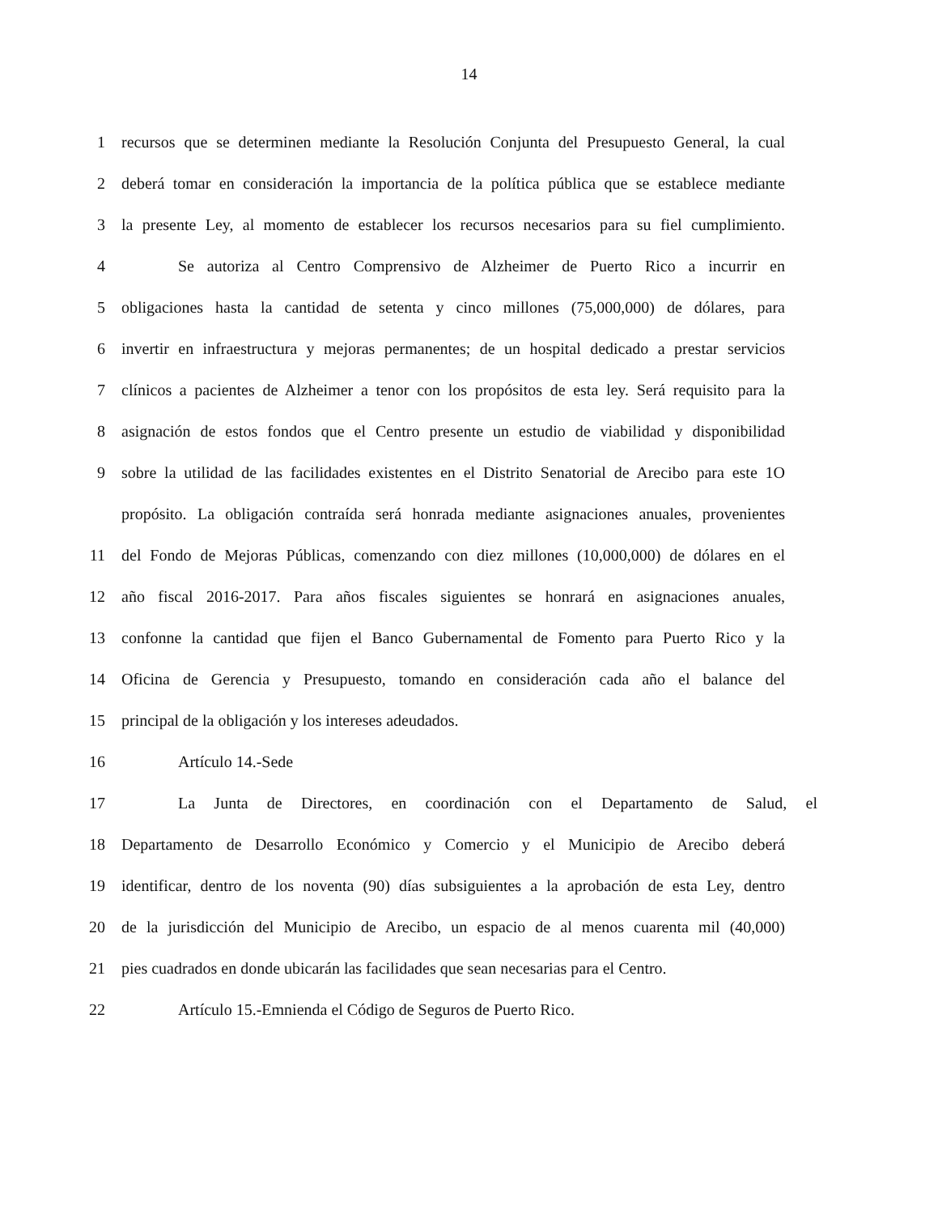14
1 recursos que se determinen mediante la Resolución Conjunta del Presupuesto General, la cual
2 deberá tomar en consideración la importancia de la política pública que se establece mediante
3 la presente Ley, al momento de establecer los recursos necesarios para su fiel cumplimiento.
4 Se autoriza al Centro Comprensivo de Alzheimer de Puerto Rico a incurrir en
5 obligaciones hasta la cantidad de setenta y cinco millones (75,000,000) de dólares, para
6 invertir en infraestructura y mejoras permanentes; de un hospital dedicado a prestar servicios
7 clínicos a pacientes de Alzheimer a tenor con los propósitos de esta ley. Será requisito para la
8 asignación de estos fondos que el Centro presente un estudio de viabilidad y disponibilidad
9 sobre la utilidad de las facilidades existentes en el Distrito Senatorial de Arecibo para este 1O
propósito. La obligación contraída será honrada mediante asignaciones anuales, provenientes
11 del Fondo de Mejoras Públicas, comenzando con diez millones (10,000,000) de dólares en el
12 año fiscal 2016-2017. Para años fiscales siguientes se honrará en asignaciones anuales,
13 confonne la cantidad que fijen el Banco Gubernamental de Fomento para Puerto Rico y la
14 Oficina de Gerencia y Presupuesto, tomando en consideración cada año el balance del
15 principal de la obligación y los intereses adeudados.
16 Artículo 14.-Sede
17 La Junta de Directores, en coordinación con el Departamento de Salud, el
18 Departamento de Desarrollo Económico y Comercio y el Municipio de Arecibo deberá
19 identificar, dentro de los noventa (90) días subsiguientes a la aprobación de esta Ley, dentro
20 de la jurisdicción del Municipio de Arecibo, un espacio de al menos cuarenta mil (40,000)
21 pies cuadrados en donde ubicarán las facilidades que sean necesarias para el Centro.
22 Artículo 15.-Emnienda el Código de Seguros de Puerto Rico.